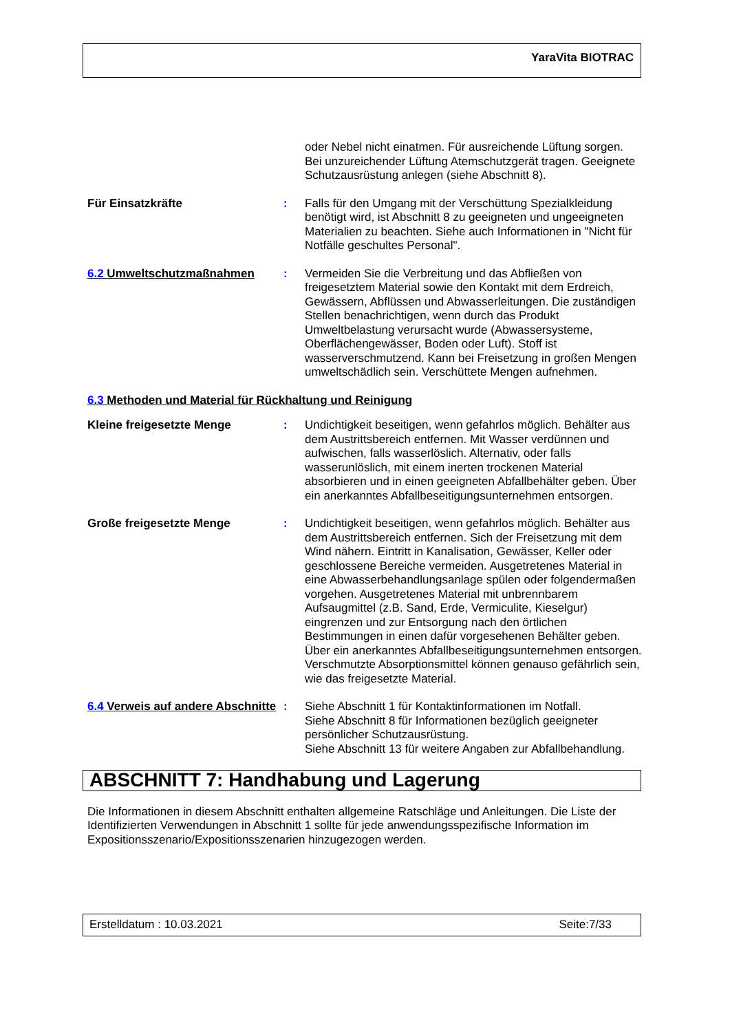YaraVita BIOTRAC
oder Nebel nicht einatmen. Für ausreichende Lüftung sorgen. Bei unzureichender Lüftung Atemschutzgerät tragen. Geeignete Schutzausrüstung anlegen (siehe Abschnitt 8).
Für Einsatzkräfte : Falls für den Umgang mit der Verschüttung Spezialkleidung benötigt wird, ist Abschnitt 8 zu geeigneten und ungeeigneten Materialien zu beachten. Siehe auch Informationen in "Nicht für Notfälle geschultes Personal".
6.2 Umweltschutzmaßnahmen : Vermeiden Sie die Verbreitung und das Abfließen von freigesetztem Material sowie den Kontakt mit dem Erdreich, Gewässern, Abflüssen und Abwasserleitungen. Die zuständigen Stellen benachrichtigen, wenn durch das Produkt Umweltbelastung verursacht wurde (Abwassersysteme, Oberflächengewässer, Boden oder Luft). Stoff ist wasserverschmutzend. Kann bei Freisetzung in großen Mengen umweltschädlich sein. Verschüttete Mengen aufnehmen.
6.3 Methoden und Material für Rückhaltung und Reinigung
Kleine freigesetzte Menge : Undichtigkeit beseitigen, wenn gefahrlos möglich. Behälter aus dem Austrittsbereich entfernen. Mit Wasser verdünnen und aufwischen, falls wasserlöslich. Alternativ, oder falls wasserunlöslich, mit einem inerten trockenen Material absorbieren und in einen geeigneten Abfallbehälter geben. Über ein anerkanntes Abfallbeseitigungsunternehmen entsorgen.
Große freigesetzte Menge : Undichtigkeit beseitigen, wenn gefahrlos möglich. Behälter aus dem Austrittsbereich entfernen. Sich der Freisetzung mit dem Wind nähern. Eintritt in Kanalisation, Gewässer, Keller oder geschlossene Bereiche vermeiden. Ausgetretenes Material in eine Abwasserbehandlungsanlage spülen oder folgendermaßen vorgehen. Ausgetretenes Material mit unbrennbarem Aufsaugmittel (z.B. Sand, Erde, Vermiculite, Kieselgur) eingrenzen und zur Entsorgung nach den örtlichen Bestimmungen in einen dafür vorgesehenen Behälter geben. Über ein anerkanntes Abfallbeseitigungsunternehmen entsorgen. Verschmutzte Absorptionsmittel können genauso gefährlich sein, wie das freigesetzte Material.
6.4 Verweis auf andere Abschnitte
: Siehe Abschnitt 1 für Kontaktinformationen im Notfall.
Siehe Abschnitt 8 für Informationen bezüglich geeigneter persönlicher Schutzausrüstung.
Siehe Abschnitt 13 für weitere Angaben zur Abfallbehandlung.
ABSCHNITT 7: Handhabung und Lagerung
Die Informationen in diesem Abschnitt enthalten allgemeine Ratschläge und Anleitungen. Die Liste der Identifizierten Verwendungen in Abschnitt 1 sollte für jede anwendungsspezifische Information im Expositionsszenario/Expositionsszenarien hinzugezogen werden.
Erstelldatum : 10.03.2021 Seite:7/33